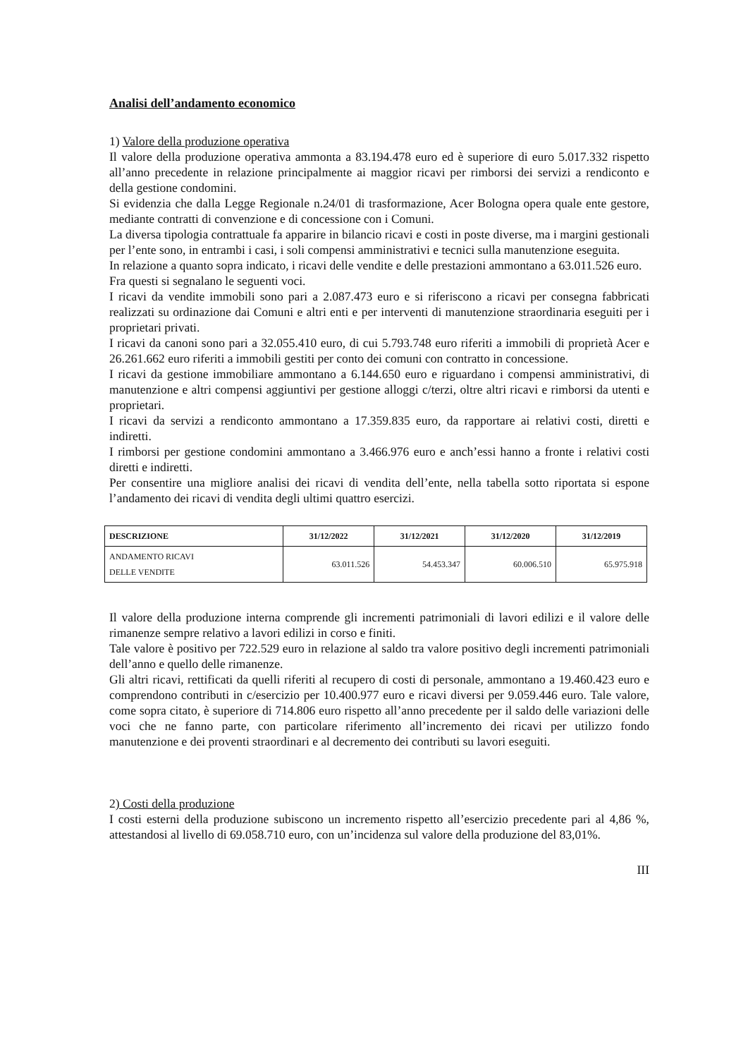Analisi dell’andamento economico
1) Valore della produzione operativa
Il valore della produzione operativa ammonta a 83.194.478 euro ed è superiore di euro 5.017.332 rispetto all’anno precedente in relazione principalmente ai maggior ricavi per rimborsi dei servizi a rendiconto e della gestione condomini.
Si evidenzia che dalla Legge Regionale n.24/01 di trasformazione, Acer Bologna opera quale ente gestore, mediante contratti di convenzione e di concessione con i Comuni.
La diversa tipologia contrattuale fa apparire in bilancio ricavi e costi in poste diverse, ma i margini gestionali per l’ente sono, in entrambi i casi, i soli compensi amministrativi e tecnici sulla manutenzione eseguita.
In relazione a quanto sopra indicato, i ricavi delle vendite e delle prestazioni ammontano a 63.011.526 euro.
Fra questi si segnalano le seguenti voci.
I ricavi da vendite immobili sono pari a 2.087.473 euro e si riferiscono a ricavi per consegna fabbricati realizzati su ordinazione dai Comuni e altri enti e per interventi di manutenzione straordinaria eseguiti per i proprietari privati.
I ricavi da canoni sono pari a 32.055.410 euro, di cui 5.793.748 euro riferiti a immobili di proprietà Acer e 26.261.662 euro riferiti a immobili gestiti per conto dei comuni con contratto in concessione.
I ricavi da gestione immobiliare ammontano a 6.144.650 euro e riguardano i compensi amministrativi, di manutenzione e altri compensi aggiuntivi per gestione alloggi c/terzi, oltre altri ricavi e rimborsi da utenti e proprietari.
I ricavi da servizi a rendiconto ammontano a 17.359.835 euro, da rapportare ai relativi costi, diretti e indiretti.
I rimborsi per gestione condomini ammontano a 3.466.976 euro e anch’essi hanno a fronte i relativi costi diretti e indiretti.
Per consentire una migliore analisi dei ricavi di vendita dell’ente, nella tabella sotto riportata si espone l’andamento dei ricavi di vendita degli ultimi quattro esercizi.
| DESCRIZIONE | 31/12/2022 | 31/12/2021 | 31/12/2020 | 31/12/2019 |
| --- | --- | --- | --- | --- |
| ANDAMENTO RICAVI DELLE VENDITE | 63.011.526 | 54.453.347 | 60.006.510 | 65.975.918 |
Il valore della produzione interna comprende gli incrementi patrimoniali di lavori edilizi e il valore delle rimanenze sempre relativo a lavori edilizi in corso e finiti.
Tale valore è positivo per 722.529 euro in relazione al saldo tra valore positivo degli incrementi patrimoniali dell’anno e quello delle rimanenze.
Gli altri ricavi, rettificati da quelli riferiti al recupero di costi di personale, ammontano a 19.460.423 euro e comprendono contributi in c/esercizio per 10.400.977 euro e ricavi diversi per 9.059.446 euro. Tale valore, come sopra citato, è superiore di 714.806 euro rispetto all’anno precedente per il saldo delle variazioni delle voci che ne fanno parte, con particolare riferimento all’incremento dei ricavi per utilizzo fondo manutenzione e dei proventi straordinari e al decremento dei contributi su lavori eseguiti.
2) Costi della produzione
I costi esterni della produzione subiscono un incremento rispetto all’esercizio precedente pari al 4,86 %, attestandosi al livello di 69.058.710 euro, con un’incidenza sul valore della produzione del 83,01%.
III